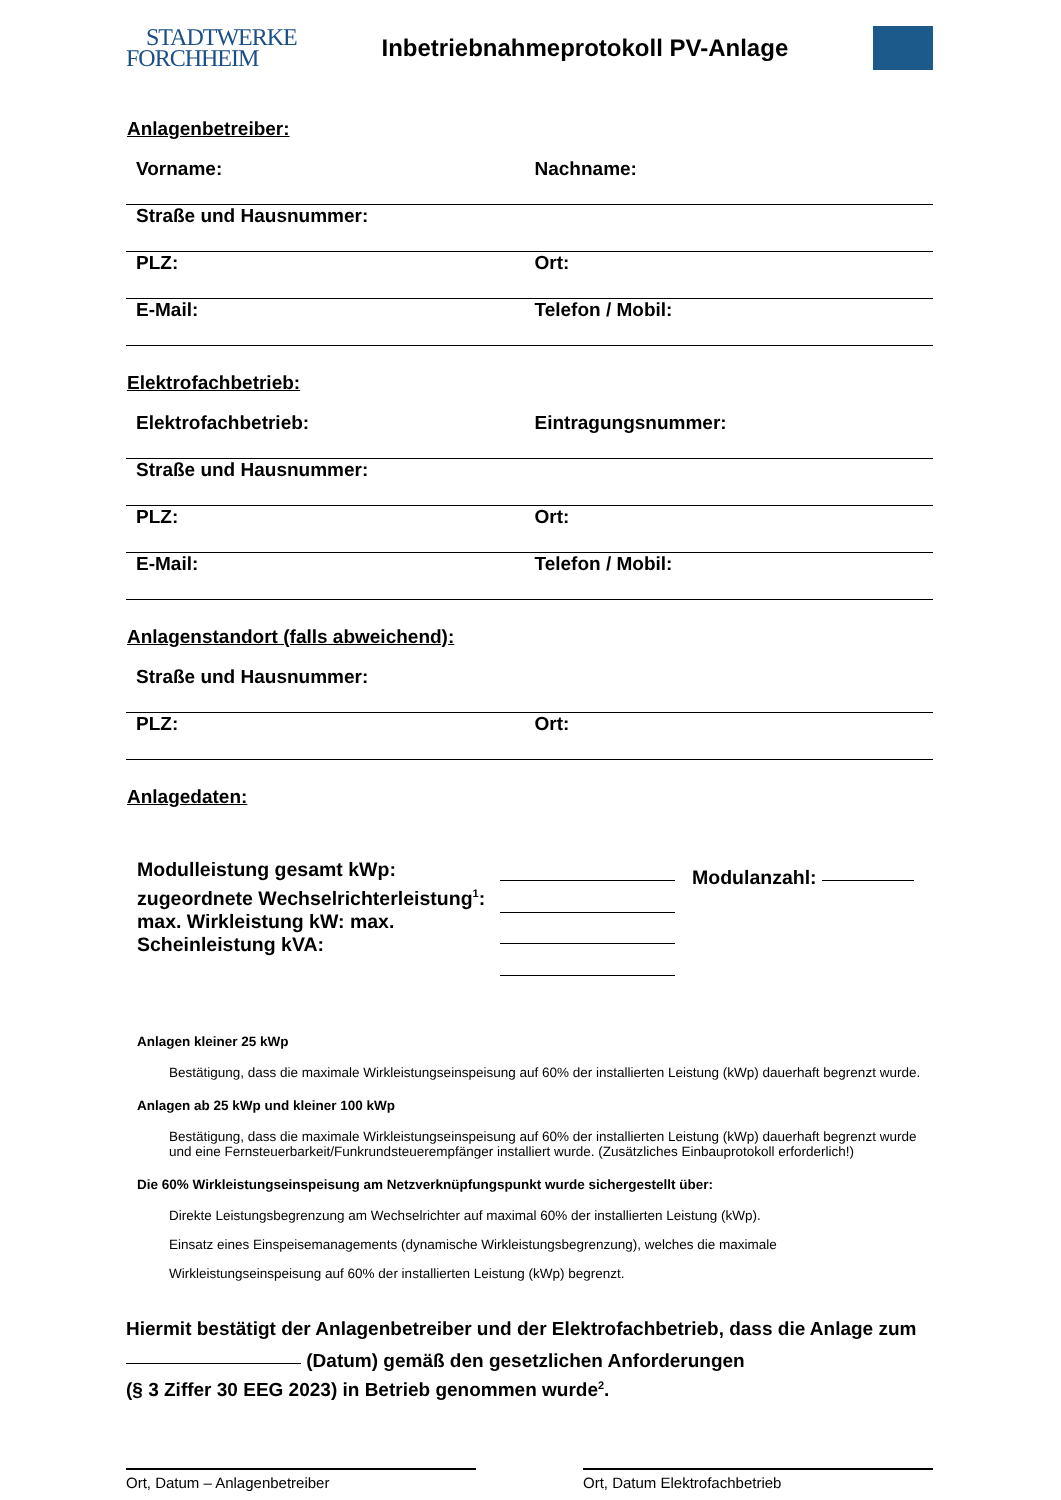STADTWERKE
FORCHHEIM
Inbetriebnahmeprotokoll PV-Anlage
Anlagenbetreiber:
Vorname: Nachname:
Straße und Hausnummer:
PLZ: Ort:
E-Mail: Telefon / Mobil:
Elektrofachbetrieb:
Elektrofachbetrieb: Eintragungsnummer:
Straße und Hausnummer:
PLZ: Ort:
E-Mail: Telefon / Mobil:
Anlagenstandort (falls abweichend):
Straße und Hausnummer:
PLZ: Ort:
Anlagedaten:
Modulleistung gesamt kWp:
zugeordnete Wechselrichterleistung<sup>1</sup>:
max. Wirkleistung kW: max.
Scheinleistung kVA:
Modulanzahl:
Anlagen kleiner 25 kWp
Bestätigung, dass die maximale Wirkleistungseinspeisung auf 60% der installierten Leistung (kWp) dauerhaft begrenzt wurde.
Anlagen ab 25 kWp und kleiner 100 kWp
Bestätigung, dass die maximale Wirkleistungseinspeisung auf 60% der installierten Leistung (kWp) dauerhaft begrenzt wurde und eine Fernsteuerbarkeit/Funkrundsteuerempfänger installiert wurde. (Zusätzliches Einbauprotokoll erforderlich!)
Die 60% Wirkleistungseinspeisung am Netzverknüpfungspunkt wurde sichergestellt über:
Direkte Leistungsbegrenzung am Wechselrichter auf maximal 60% der installierten Leistung (kWp).
Einsatz eines Einspeisemanagements (dynamische Wirkleistungsbegrenzung), welches die maximale
Wirkleistungseinspeisung auf 60% der installierten Leistung (kWp) begrenzt.
Hiermit bestätigt der Anlagenbetreiber und der Elektrofachbetrieb, dass die Anlage zum (Datum) gemäß den gesetzlichen Anforderungen
(§ 3 Ziffer 30 EEG 2023) in Betrieb genommen wurde<sup>2</sup>.
Ort, Datum – Anlagenbetreiber Ort, Datum Elektrofachbetrieb